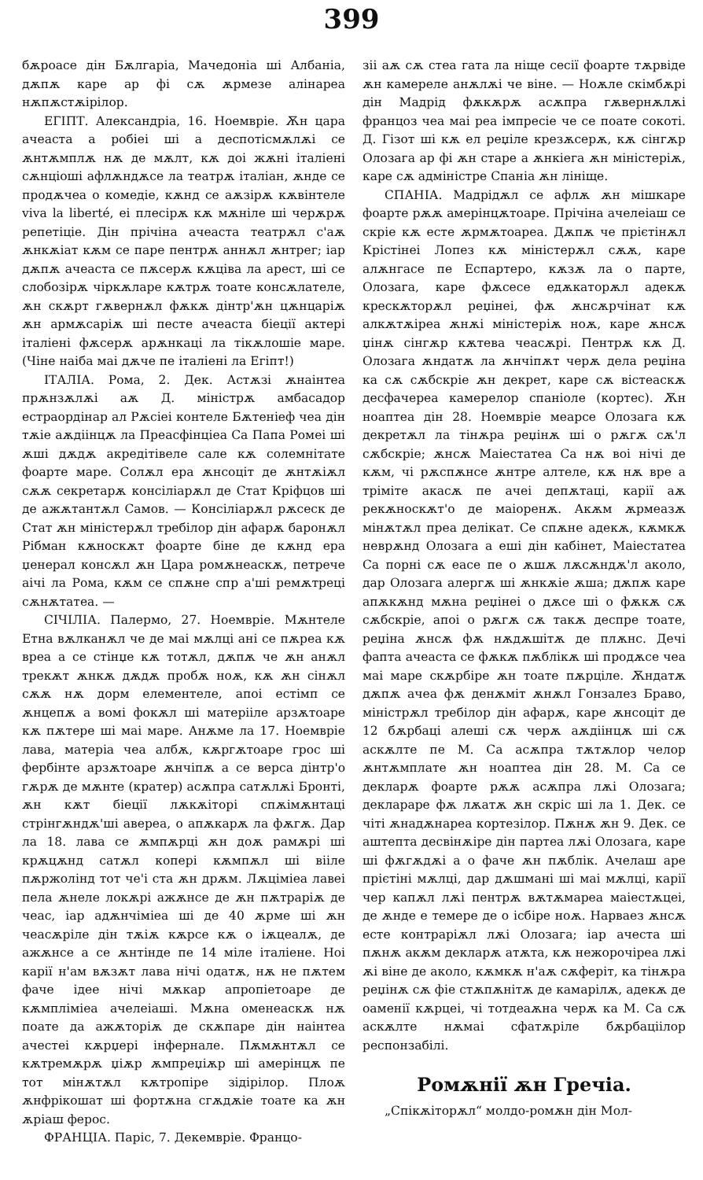399
бѫроасе дін Бѫлгаріа, Мачедоніа ші Албаніа, дѫпѫ каре ар фі сѫ ѫрмезе алінареа нѫпѫстѫірілор.
ЕГІПТ. Александріа, 16. Ноемвріе. Ѫн цара ачеаста а робіеі ші а деспотісмѫлѫі се ѫнтѫмплѫ нѫ де мѫлт, кѫ доі жѫні італіені сѫнціоші афлѫндѫсе ла театрѫ італіан, ѫнде се продѫчеа о комедіе, кѫнд се аѫзірѫ кѫвінтеле viva la liberté, еі плесірѫ кѫ мѫніле ші черѫрѫ репетіціе. Дін прічіна ачеаста театрѫл с'аѫ ѫнкѫіат кѫм се паре пентрѫ аннѫл ѫнтрег; іар дѫпѫ ачеаста се пѫсерѫ кѫціва ла арест, ші се слобозірѫ чіркѫларе кѫтрѫ тоате консѫлателе, ѫн скѫрт гѫвернѫл фѫкѫ дінтр'ѫн цѫнцаріѫ ѫн армѫсаріѫ ші песте ачеаста біеції актері італіені фѫсерѫ арѫнкаці ла тікѫлошіе маре. (Чіне наіба маі дѫче пе італіені ла Егіпт!)
ІТАЛІА. Рома, 2. Дек. Астѫзі ѫнаінтеа прѫнзѫлѫі аѫ Д. міністрѫ амбасадор естраордінар ал Рѫсіеі контеле Бѫтеніеф чеа дін тѫіе аѫдіінцѫ ла Преасфінціеа Са Папа Ромеі ші ѫші дѫдѫ акредітівеле сале кѫ солемнітате фоарте маре. Солѫл ера ѫнсоціт де ѫнтѫіѫл сѫѫ секретарѫ консіліарѫл де Стат Кріфцов ші де ажѫтантѫл Самов. — Консіліарѫл рѫсеск де Стат ѫн міністерѫл тре­білор дін афарѫ баронѫл Рібман кѫноскѫт фоарте біне де кѫнд ера џенерал консѫл ѫн Цара ромѫнеаскѫ, петрече аічі ла Рома, кѫм се спѫне спр а'ші ремѫтреці сѫнѫтатеа. —
СІЧІЛІА. Палермо, 27. Ноемвріе. Мѫнтеле Етна вѫлканѫл че де маі мѫлці ані се пѫреа кѫ вреа а се стінџе кѫ тотѫл, дѫпѫ че ѫн анѫл трекѫт ѫнкѫ дѫдѫ пробѫ ноѫ, кѫ ѫн сінѫл сѫѫ нѫ дорм елементеле, апоі естімп се ѫнцепѫ а вомі фокѫл ші матерііле арзѫтоаре кѫ пѫтере ші маі маре. Анѫме ла 17. Ноемвріе лава, матеріа чеа албѫ, кѫргѫтоаре грос ші фербінте арзѫтоаре ѫнчіпѫ а се верса дінтр'о гѫрѫ де мѫнте (кратер) асѫпра сатѫлѫі Бронті, ѫн кѫт біеції лѫкѫіторі спѫімѫнтаці стрінгѫндѫ'ші авереа, о апѫкарѫ ла фѫгѫ. Дар ла 18. лава се ѫмпѫрці ѫн доѫ рамѫрі ші крѫцѫнд сатѫл копері кѫмпѫл ші вііле пѫржолінд тот че'і ста ѫн дрѫм. Лѫціміеа лавеі пела ѫнеле локѫрі ажѫнсе де ѫн пѫтраріѫ де чеас, іар адѫнчіміеа ші де 40 ѫрме ші ѫн чеасѫріле дін тѫіѫ кѫрсе кѫ о іѫцеалѫ, де ажѫнсе а се ѫнтінде пе 14 міле італіене. Ноі карії н'ам вѫзѫт лава нічі одатѫ, нѫ не пѫтем фаче ідее нічі мѫкар апропіетоаре де кѫмпліміеа ачелеіаші. Мѫна оменеаскѫ нѫ поате да ажѫторіѫ де скѫпаре дін наінтеа ачестеі кѫрџері інфернале. Пѫмѫнтѫл се кѫтремѫрѫ џіѫр ѫмпреџіѫр ші амерінцѫ пе тот мінѫтѫл кѫтропіре зідірілор. Плоѫ ѫнфрікошат ші фортѫна сгѫдѫіе тоате ка ѫн ѫріаш ферос.
ФРАНЦІА. Паріс, 7. Декемвріе. Францо-
зіі аѫ сѫ стеа гата ла ніще сесії фоарте тѫрвіде ѫн камереле анѫлѫі че віне. — Ноѫле скімбѫрі дін Мадрід фѫкѫрѫ асѫпра гѫвернѫлѫі францоз чеа маі реа імпресіе че се поате сокоті. Д. Гізот ші кѫ ел реџіле крезѫсерѫ, кѫ сінгѫр Олозага ар фі ѫн старе а ѫнкіега ѫн міністеріѫ, каре сѫ адміністре Спаніа ѫн лініще.
СПАНІА. Мадрідѫл се афлѫ ѫн мішкаре фоарте рѫѫ амерінцѫтоаре. Прічіна ачелеіаш се скріе кѫ есте ѫрмѫтоареа. Дѫпѫ че прієтінѫл Крістінеі Лопез кѫ міністерѫл сѫѫ, каре алѫнгасе пе Еспартеро, кѫзѫ ла о парте, Олозага, каре фѫсесе едѫкаторѫл адекѫ крескѫторѫл реџінеі, фѫ ѫнсѫрчінат кѫ алкѫтѫіреа ѫнѫі міністеріѫ ноѫ, каре ѫнсѫ џінѫ сінгѫр кѫтева чеасѫрі. Пентрѫ кѫ Д. Олозага ѫндатѫ ла ѫнчіпѫт черѫ дела реџіна ка сѫ сѫбскріе ѫн декрет, каре сѫ вістеаскѫ десфачереа камерелор спаніоле (кортес). Ѫн ноаптеа дін 28. Ноемвріе меарсе Олозага кѫ декретѫл ла тінѫра реџінѫ ші о рѫгѫ сѫ'л сѫбскріе; ѫнсѫ Маіестатеа Са нѫ воі нічі де кѫм, чі рѫспѫнсе ѫнтре алтеле, кѫ нѫ вре а трімітe акасѫ пе ачеі депѫтаці, карії аѫ рекѫноскѫт'о де маіоренѫ. Акѫм ѫрмеазѫ мінѫтѫл преа делікат. Се спѫне адекѫ, кѫмкѫ неврѫнд Олозага а еші дін кабінет, Маіестатеа Са порні сѫ еасе пе о ѫшѫ лѫсѫндѫ'л аколо, дар Олозага алергѫ ші ѫнкѫіе ѫша; дѫпѫ каре апѫкѫнд мѫна реџінеі о дѫсе ші о фѫкѫ сѫ сѫбскріе, апоі о рѫгѫ сѫ такѫ деспре тоате, реџіна ѫнсѫ фѫ нѫдѫшітѫ де плѫнс. Дечі фапта ачеаста се фѫкѫ пѫблікѫ ші продѫсе чеа маі маре скѫрбіре ѫн тоате пѫрціле. Ѫндатѫ дѫпѫ ачеа фѫ денѫміт ѫнѫл Гонзалез Браво, міністрѫл требілор дін афарѫ, каре ѫнсоціт де 12 бѫрбаці алеші сѫ черѫ аѫдіінцѫ ші сѫ аскѫлте пе М. Са асѫпра тѫтѫлор челор ѫнтѫмплате ѫн ноаптеа дін 28. М. Са се декларѫ фоарте рѫѫ асѫпра лѫі Олозага; деклараре фѫ лѫатѫ ѫн скріс ші ла 1. Дек. се чіті ѫнадѫнареа кортезілор. Пѫнѫ ѫн 9. Дек. се аштепта десвінѫіре дін партеа лѫі Олозага, каре ші фѫгѫдѫі а о фаче ѫн пѫблік. Ачелаш аре прієтіні мѫлці, дар дѫшмані ші маі мѫлці, карії чер капѫл лѫі пентрѫ вѫтѫмареа маіестѫцеі, де ѫнде е темере де о ісбіре ноѫ. Нарваез ѫнсѫ есте контраріѫл лѫі Олозага; іар ачеста ші пѫнѫ акѫм декларѫ атѫта, кѫ нежорочіреа лѫі ѫі віне де аколо, кѫмкѫ н'аѫ сѫферіт, ка тінѫра реџінѫ сѫ фіе стѫпѫнітѫ де камарілѫ, адекѫ де оаменії кѫрцеі, чі тотдеаѫна черѫ ка М. Са сѫ аскѫлте нѫмаі сфатѫріле бѫрбаціілор респонзабілі.
Ромѫнії ѫн Гречіа.
„Спікѫіторѫл“ молдо-ромѫн дін Мол-